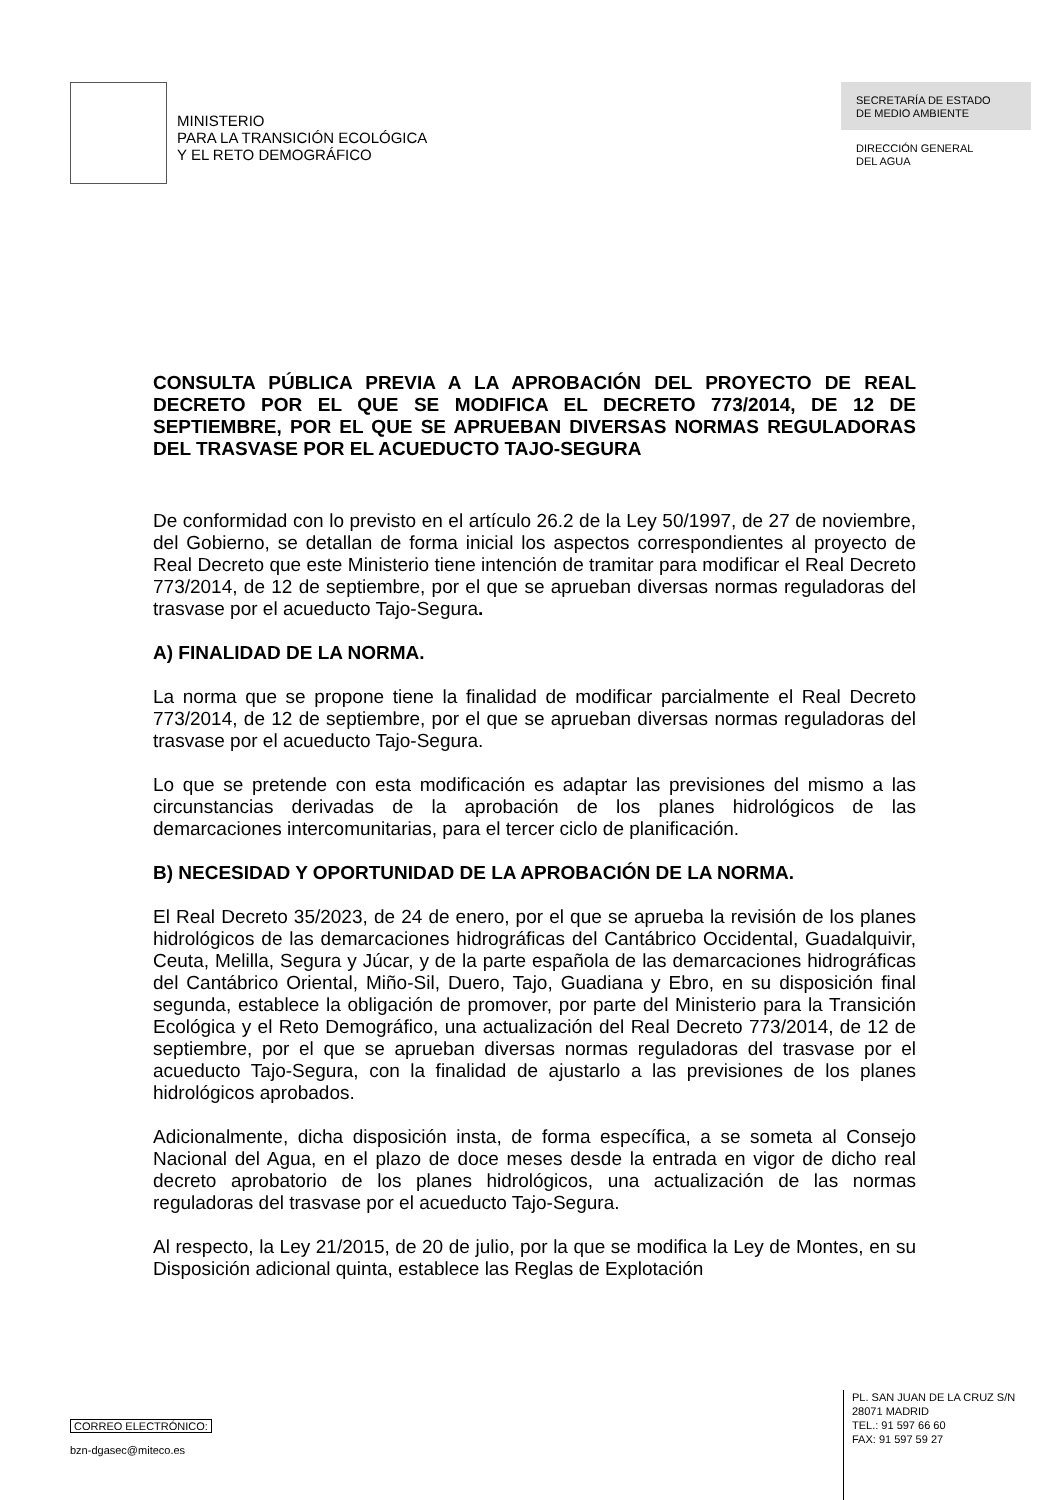MINISTERIO
PARA LA TRANSICIÓN ECOLÓGICA
Y EL RETO DEMOGRÁFICO
SECRETARÍA DE ESTADO
DE MEDIO AMBIENTE
DIRECCIÓN GENERAL
DEL AGUA
CONSULTA PÚBLICA PREVIA A LA APROBACIÓN DEL PROYECTO DE REAL DECRETO POR EL QUE SE MODIFICA EL DECRETO 773/2014, DE 12 DE SEPTIEMBRE, POR EL QUE SE APRUEBAN DIVERSAS NORMAS REGULADORAS DEL TRASVASE POR EL ACUEDUCTO TAJO-SEGURA
De conformidad con lo previsto en el artículo 26.2 de la Ley 50/1997, de 27 de noviembre, del Gobierno, se detallan de forma inicial los aspectos correspondientes al proyecto de Real Decreto que este Ministerio tiene intención de tramitar para modificar el Real Decreto 773/2014, de 12 de septiembre, por el que se aprueban diversas normas reguladoras del trasvase por el acueducto Tajo-Segura.
A) FINALIDAD DE LA NORMA.
La norma que se propone tiene la finalidad de modificar parcialmente el Real Decreto 773/2014, de 12 de septiembre, por el que se aprueban diversas normas reguladoras del trasvase por el acueducto Tajo-Segura.
Lo que se pretende con esta modificación es adaptar las previsiones del mismo a las circunstancias derivadas de la aprobación de los planes hidrológicos de las demarcaciones intercomunitarias, para el tercer ciclo de planificación.
B) NECESIDAD Y OPORTUNIDAD DE LA APROBACIÓN DE LA NORMA.
El Real Decreto 35/2023, de 24 de enero, por el que se aprueba la revisión de los planes hidrológicos de las demarcaciones hidrográficas del Cantábrico Occidental, Guadalquivir, Ceuta, Melilla, Segura y Júcar, y de la parte española de las demarcaciones hidrográficas del Cantábrico Oriental, Miño-Sil, Duero, Tajo, Guadiana y Ebro, en su disposición final segunda, establece la obligación de promover, por parte del Ministerio para la Transición Ecológica y el Reto Demográfico, una actualización del Real Decreto 773/2014, de 12 de septiembre, por el que se aprueban diversas normas reguladoras del trasvase por el acueducto Tajo-Segura, con la finalidad de ajustarlo a las previsiones de los planes hidrológicos aprobados.
Adicionalmente, dicha disposición insta, de forma específica, a se someta al Consejo Nacional del Agua, en el plazo de doce meses desde la entrada en vigor de dicho real decreto aprobatorio de los planes hidrológicos, una actualización de las normas reguladoras del trasvase por el acueducto Tajo-Segura.
Al respecto, la Ley 21/2015, de 20 de julio, por la que se modifica la Ley de Montes, en su Disposición adicional quinta, establece las Reglas de Explotación
CORREO ELECTRÓNICO:
bzn-dgasec@miteco.es
PL. SAN JUAN DE LA CRUZ S/N
28071 MADRID
TEL.: 91 597 66 60
FAX: 91 597 59 27